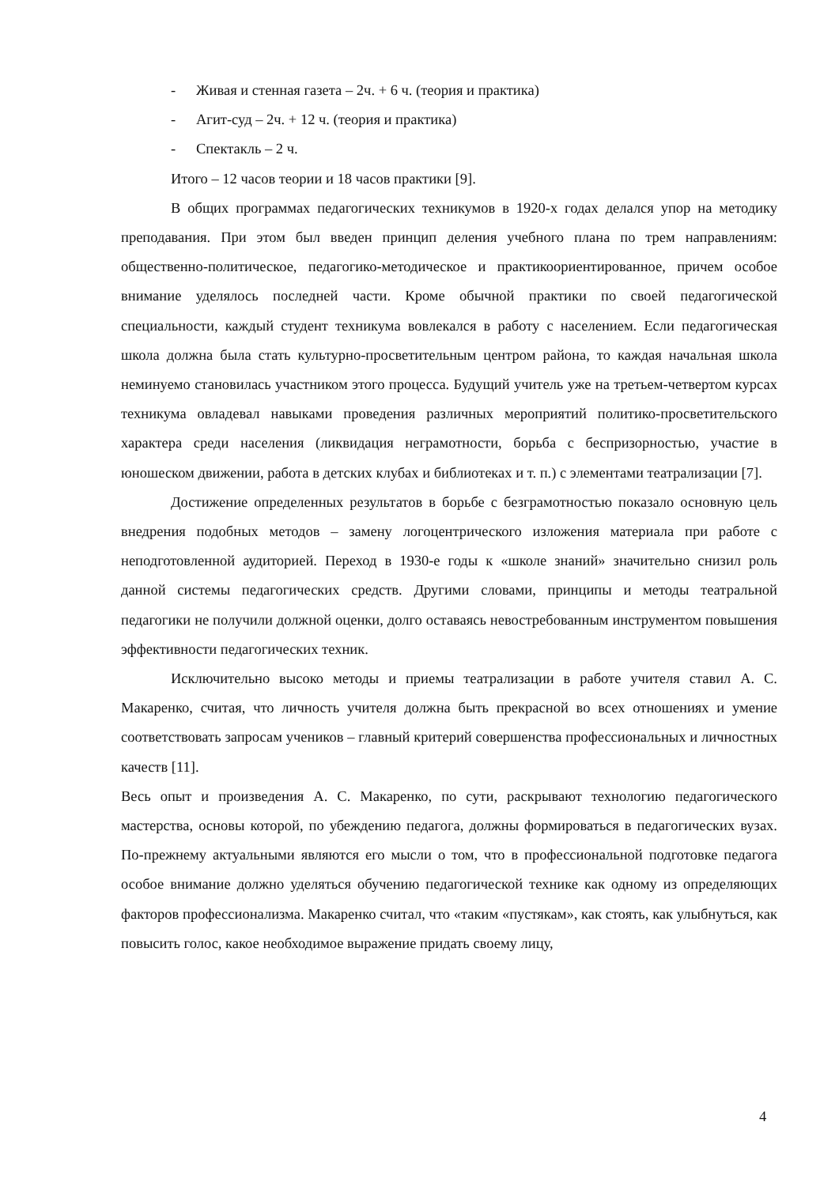- Живая и стенная газета – 2ч. + 6 ч. (теория и практика)
- Агит-суд – 2ч. + 12 ч. (теория и практика)
- Спектакль – 2 ч.
Итого – 12 часов теории и 18 часов практики [9].
В общих программах педагогических техникумов в 1920-х годах делался упор на методику преподавания. При этом был введен принцип деления учебного плана по трем направлениям: общественно-политическое, педагогико-методическое и практикоориентированное, причем особое внимание уделялось последней части. Кроме обычной практики по своей педагогической специальности, каждый студент техникума вовлекался в работу с населением. Если педагогическая школа должна была стать культурно-просветительным центром района, то каждая начальная школа неминуемо становилась участником этого процесса. Будущий учитель уже на третьем-четвертом курсах техникума овладевал навыками проведения различных мероприятий политико-просветительского характера среди населения (ликвидация неграмотности, борьба с беспризорностью, участие в юношеском движении, работа в детских клубах и библиотеках и т. п.) с элементами театрализации [7].
Достижение определенных результатов в борьбе с безграмотностью показало основную цель внедрения подобных методов – замену логоцентрического изложения материала при работе с неподготовленной аудиторией. Переход в 1930-е годы к «школе знаний» значительно снизил роль данной системы педагогических средств. Другими словами, принципы и методы театральной педагогики не получили должной оценки, долго оставаясь невостребованным инструментом повышения эффективности педагогических техник.
Исключительно высоко методы и приемы театрализации в работе учителя ставил А. С. Макаренко, считая, что личность учителя должна быть прекрасной во всех отношениях и умение соответствовать запросам учеников – главный критерий совершенства профессиональных и личностных качеств [11].
Весь опыт и произведения А. С. Макаренко, по сути, раскрывают технологию педагогического мастерства, основы которой, по убеждению педагога, должны формироваться в педагогических вузах. По-прежнему актуальными являются его мысли о том, что в профессиональной подготовке педагога особое внимание должно уделяться обучению педагогической технике как одному из определяющих факторов профессионализма. Макаренко считал, что «таким «пустякам», как стоять, как улыбнуться, как повысить голос, какое необходимое выражение придать своему лицу,
4